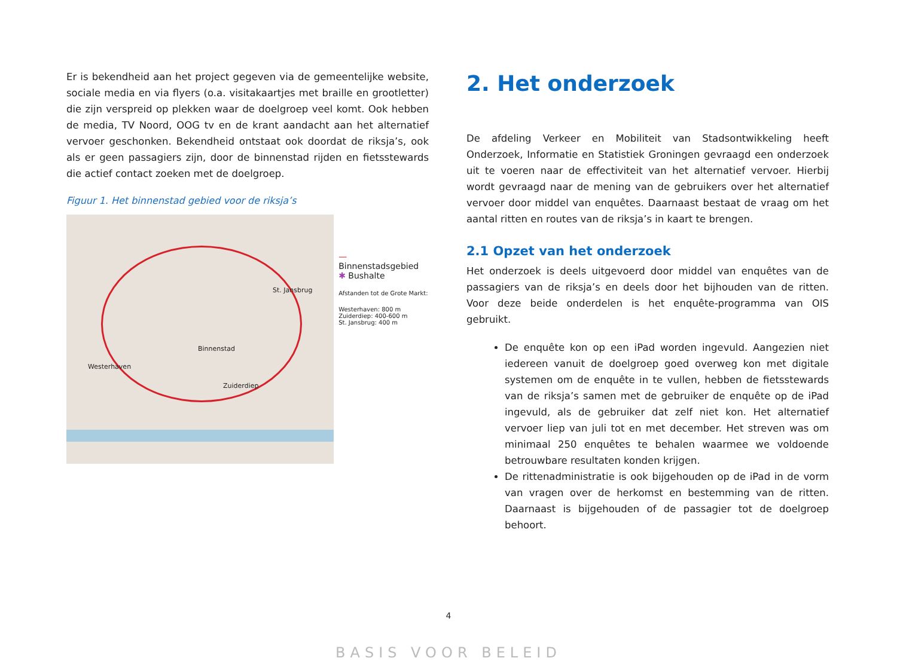Er is bekendheid aan het project gegeven via de gemeentelijke website, sociale media en via flyers (o.a. visitakaartjes met braille en grootletter) die zijn verspreid op plekken waar de doelgroep veel komt. Ook hebben de media, TV Noord, OOG tv en de krant aandacht aan het alternatief vervoer geschonken. Bekendheid ontstaat ook doordat de riksja’s, ook als er geen passagiers zijn, door de binnenstad rijden en fietsstewards die actief contact zoeken met de doelgroep.
Figuur 1. Het binnenstad gebied voor de riksja’s
St. Jansbrug
Westerhaven
Zuiderdiep
Binnenstad
— Binnenstadsgebied
✱ Bushalte
Afstanden tot de Grote Markt:
Westerhaven: 800 m
Zuiderdiep: 400-600 m
St. Jansbrug: 400 m
2. Het onderzoek
De afdeling Verkeer en Mobiliteit van Stadsontwikkeling heeft Onderzoek, Informatie en Statistiek Groningen gevraagd een onderzoek uit te voeren naar de effectiviteit van het alternatief vervoer. Hierbij wordt gevraagd naar de mening van de gebruikers over het alternatief vervoer door middel van enquêtes. Daarnaast bestaat de vraag om het aantal ritten en routes van de riksja’s in kaart te brengen.
2.1 Opzet van het onderzoek
Het onderzoek is deels uitgevoerd door middel van enquêtes van de passagiers van de riksja’s en deels door het bijhouden van de ritten. Voor deze beide onderdelen is het enquête-programma van OIS gebruikt.
De enquête kon op een iPad worden ingevuld. Aangezien niet iedereen vanuit de doelgroep goed overweg kon met digitale systemen om de enquête in te vullen, hebben de fietsstewards van de riksja’s samen met de gebruiker de enquête op de iPad ingevuld, als de gebruiker dat zelf niet kon. Het alternatief vervoer liep van juli tot en met december. Het streven was om minimaal 250 enquêtes te behalen waarmee we voldoende betrouwbare resultaten konden krijgen.
De rittenadministratie is ook bijgehouden op de iPad in de vorm van vragen over de herkomst en bestemming van de ritten. Daarnaast is bijgehouden of de passagier tot de doelgroep behoort.
4
BASIS VOOR BELEID